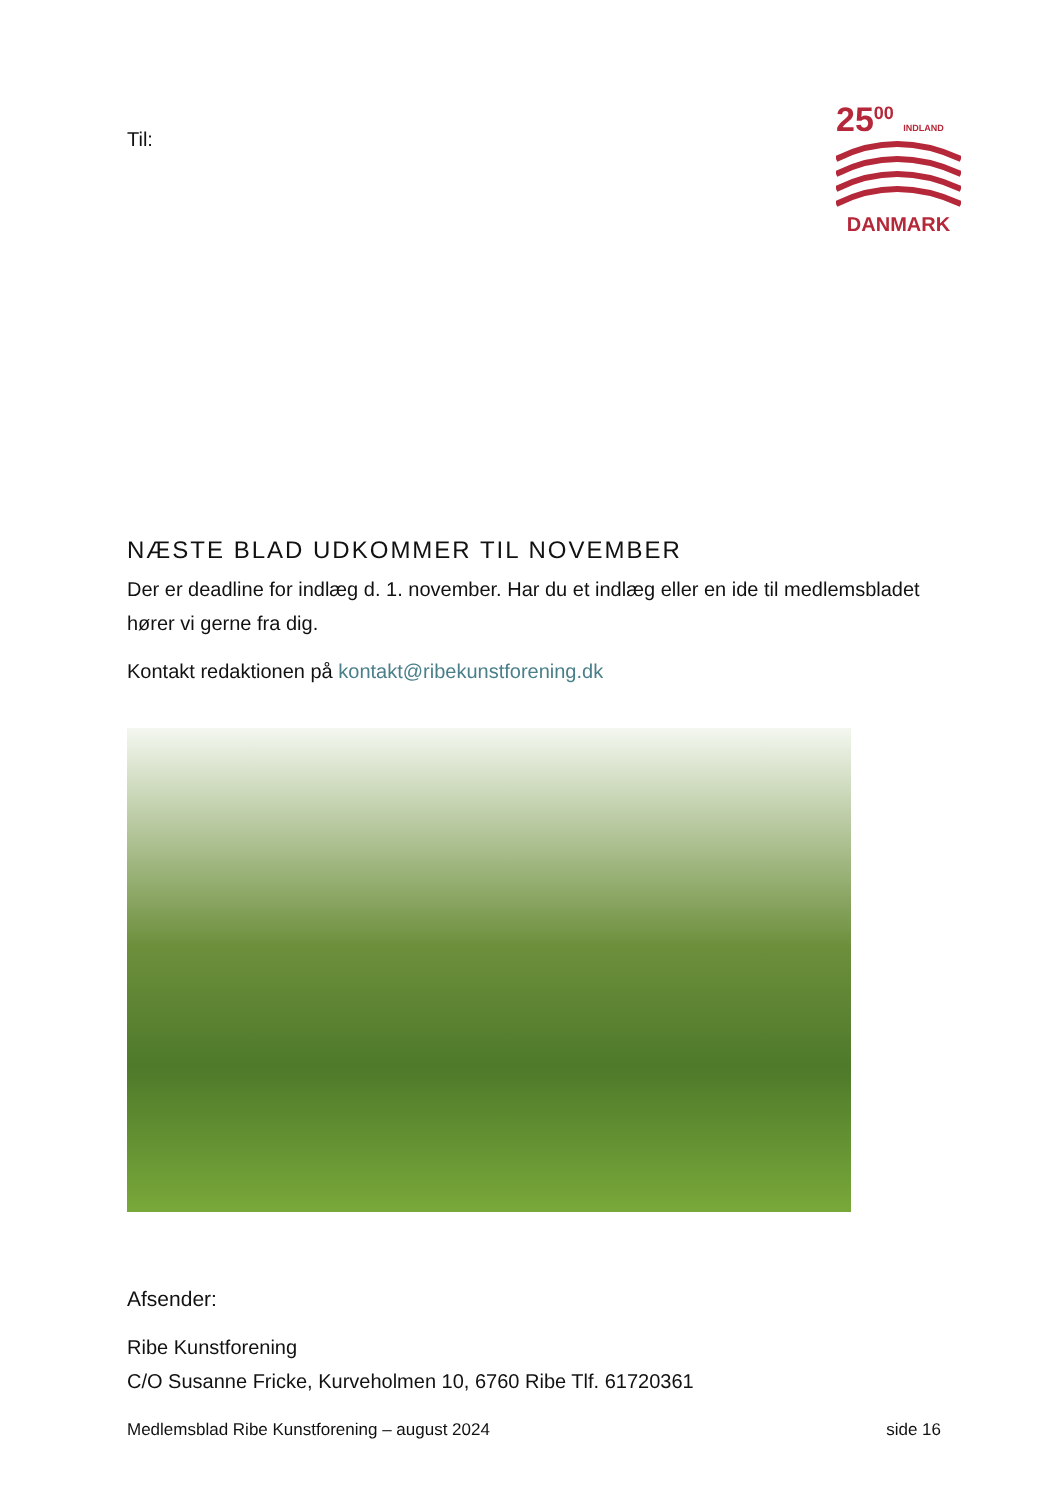Til:
25<sup>00</sup> INDLAND
DANMARK
NÆSTE BLAD UDKOMMER TIL NOVEMBER
Der er deadline for indlæg d. 1. november. Har du et indlæg eller en ide til medlemsbladet hører vi gerne fra dig.
Kontakt redaktionen på kontakt@ribekunstforening.dk
Afsender:
Ribe Kunstforening
C/O Susanne Fricke, Kurveholmen 10, 6760 Ribe Tlf. 61720361
Medlemsblad Ribe Kunstforening – august 2024 side 16